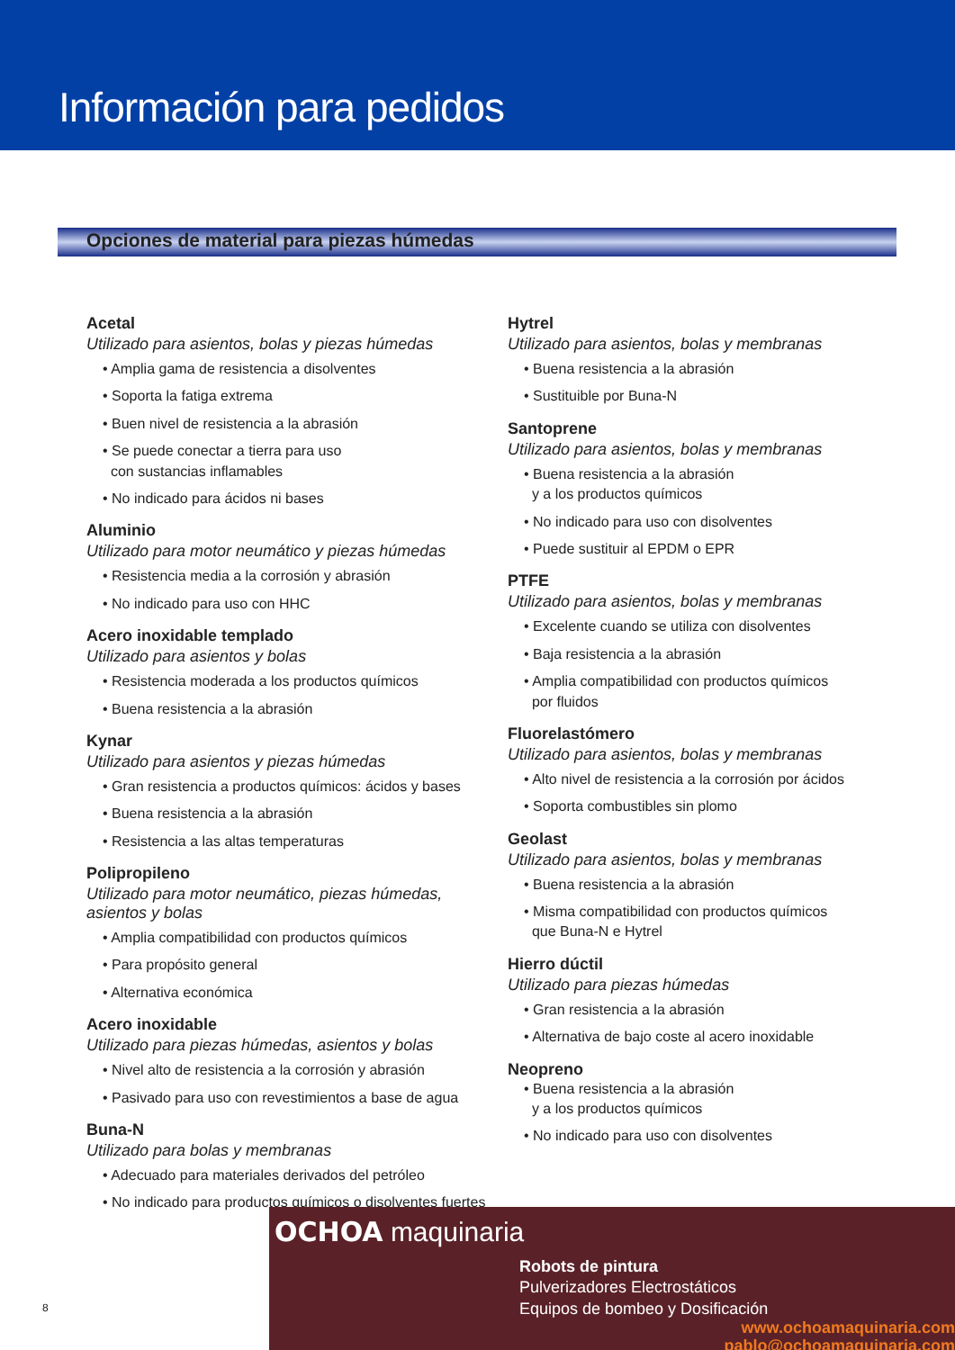Información para pedidos
Opciones de material para piezas húmedas
Acetal
Utilizado para asientos, bolas y piezas húmedas
• Amplia gama de resistencia a disolventes
• Soporta la fatiga extrema
• Buen nivel de resistencia a la abrasión
• Se puede conectar a tierra para uso
con sustancias inflamables
• No indicado para ácidos ni bases
Aluminio
Utilizado para motor neumático y piezas húmedas
• Resistencia media a la corrosión y abrasión
• No indicado para uso con HHC
Acero inoxidable templado
Utilizado para asientos y bolas
• Resistencia moderada a los productos químicos
• Buena resistencia a la abrasión
Kynar
Utilizado para asientos y piezas húmedas
• Gran resistencia a productos químicos: ácidos y bases
• Buena resistencia a la abrasión
• Resistencia a las altas temperaturas
Polipropileno
Utilizado para motor neumático, piezas húmedas,
asientos y bolas
• Amplia compatibilidad con productos químicos
• Para propósito general
• Alternativa económica
Acero inoxidable
Utilizado para piezas húmedas, asientos y bolas
• Nivel alto de resistencia a la corrosión y abrasión
• Pasivado para uso con revestimientos a base de agua
Buna-N
Utilizado para bolas y membranas
• Adecuado para materiales derivados del petróleo
• No indicado para productos químicos o disolventes fuertes
Hytrel
Utilizado para asientos, bolas y membranas
• Buena resistencia a la abrasión
• Sustituible por Buna-N
Santoprene
Utilizado para asientos, bolas y membranas
• Buena resistencia a la abrasión
y a los productos químicos
• No indicado para uso con disolventes
• Puede sustituir al EPDM o EPR
PTFE
Utilizado para asientos, bolas y membranas
• Excelente cuando se utiliza con disolventes
• Baja resistencia a la abrasión
• Amplia compatibilidad con productos químicos
por fluidos
Fluorelastómero
Utilizado para asientos, bolas y membranas
• Alto nivel de resistencia a la corrosión por ácidos
• Soporta combustibles sin plomo
Geolast
Utilizado para asientos, bolas y membranas
• Buena resistencia a la abrasión
• Misma compatibilidad con productos químicos
que Buna-N e Hytrel
Hierro dúctil
Utilizado para piezas húmedas
• Gran resistencia a la abrasión
• Alternativa de bajo coste al acero inoxidable
Neopreno
• Buena resistencia a la abrasión
y a los productos químicos
• No indicado para uso con disolventes
8
OCHOA maquinaria
Robots de pintura
Pulverizadores Electrostáticos
Equipos de bombeo y Dosificación
www.ochoamaquinaria.com
pablo@ochoamaquinaria.com